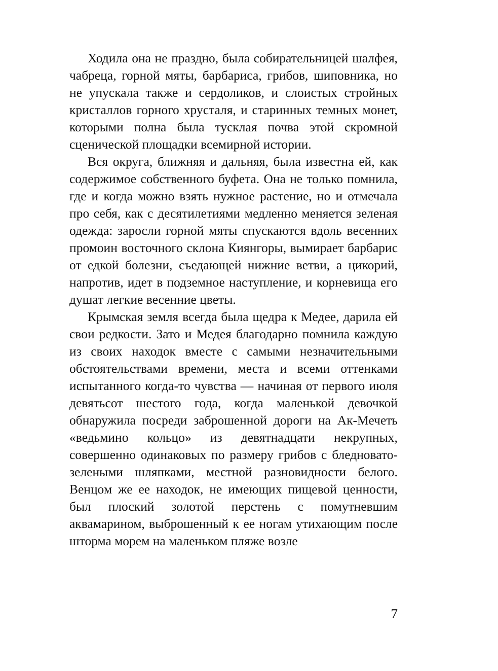Ходила она не праздно, была собирательницей шалфея, чабреца, горной мяты, барбариса, грибов, шиповника, но не упускала также и сердоликов, и слоистых стройных кристаллов горного хрусталя, и старинных темных монет, которыми полна была тусклая почва этой скромной сценической площадки всемирной истории.
Вся округа, ближняя и дальняя, была известна ей, как содержимое собственного буфета. Она не только помнила, где и когда можно взять нужное растение, но и отмечала про себя, как с десятилетиями медленно меняется зеленая одежда: заросли горной мяты спускаются вдоль весенних промоин восточного склона Киянгоры, вымирает барбарис от едкой болезни, съедающей нижние ветви, а цикорий, напротив, идет в подземное наступление, и корневища его душат легкие весенние цветы.
Крымская земля всегда была щедра к Медее, дарила ей свои редкости. Зато и Медея благодарно помнила каждую из своих находок вместе с самыми незначительными обстоятельствами времени, места и всеми оттенками испытанного когда-то чувства — начиная от первого июля девятьсот шестого года, когда маленькой девочкой обнаружила посреди заброшенной дороги на Ак-Мечеть «ведьмино кольцо» из девятнадцати некрупных, совершенно одинаковых по размеру грибов с бледновато-зелеными шляпками, местной разновидности белого. Венцом же ее находок, не имеющих пищевой ценности, был плоский золотой перстень с помутневшим аквамарином, выброшенный к ее ногам утихающим после шторма морем на маленьком пляже возле
7